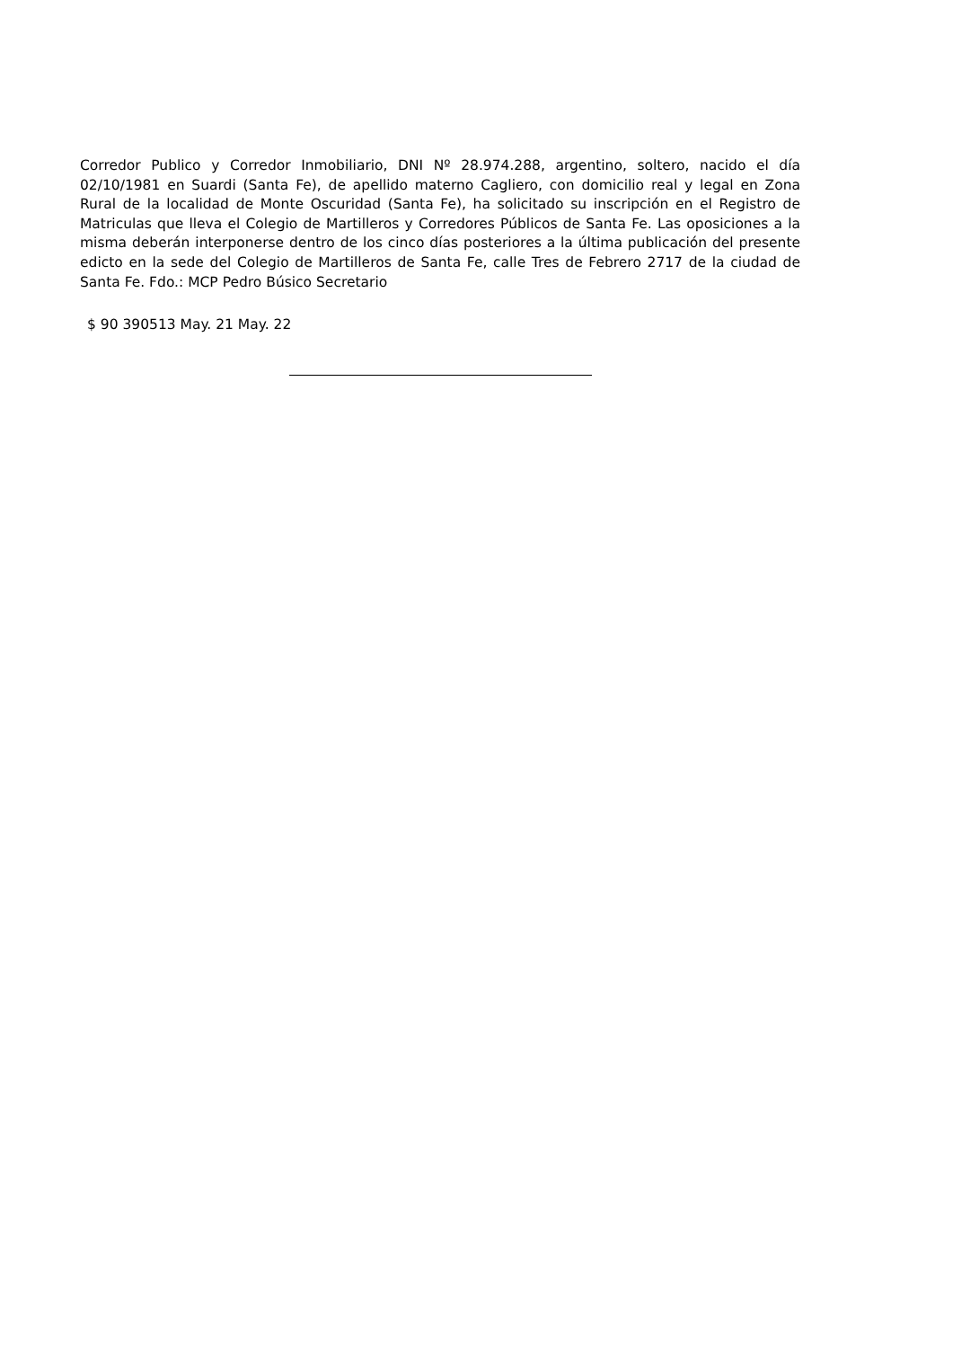Corredor Publico y Corredor Inmobiliario, DNI Nº 28.974.288, argentino, soltero, nacido el día 02/10/1981 en Suardi (Santa Fe), de apellido materno Cagliero, con domicilio real y legal en Zona Rural de la localidad de Monte Oscuridad (Santa Fe), ha solicitado su inscripción en el Registro de Matriculas que lleva el Colegio de Martilleros y Corredores Públicos de Santa Fe. Las oposiciones a la misma deberán interponerse dentro de los cinco días posteriores a la última publicación del presente edicto en la sede del Colegio de Martilleros de Santa Fe, calle Tres de Febrero 2717 de la ciudad de Santa Fe. Fdo.: MCP Pedro Búsico Secretario
$ 90 390513 May. 21 May. 22